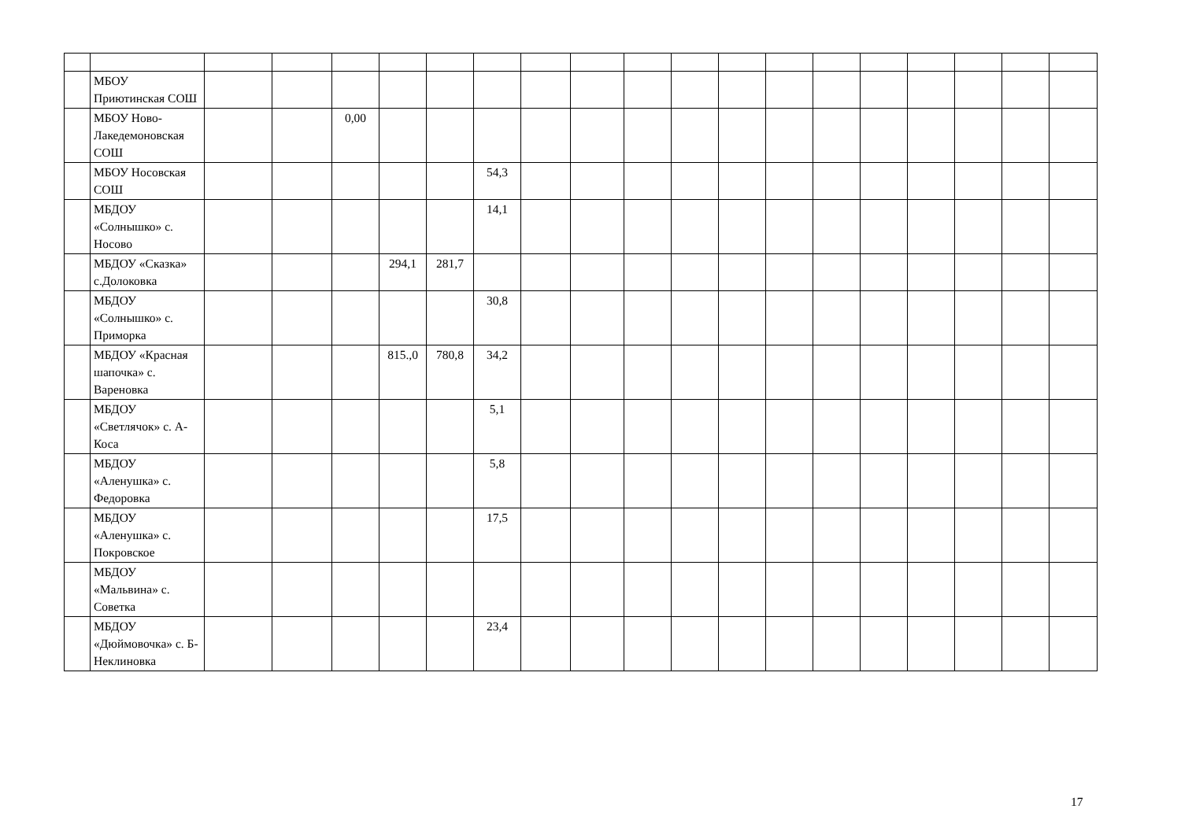| | МБОУ Приютинская СОШ | | | | | | | | | | | | | | | | | | |
| | МБОУ Ново-Лакедемоновская СОШ | | | 0,00 | | | | | | | | | | | | | | | |
| | МБОУ Носовская СОШ | | | | | | 54,3 | | | | | | | | | | | | |
| | МБДОУ «Солнышко» с. Носово | | | | | | 14,1 | | | | | | | | | | | | |
| | МБДОУ «Сказка» с.Долоковка | | | | 294,1 | 281,7 | | | | | | | | | | | | | |
| | МБДОУ «Солнышко» с. Приморка | | | | | | 30,8 | | | | | | | | | | | | |
| | МБДОУ «Красная шапочка» с. Вареновка | | | | 815.,0 | 780,8 | 34,2 | | | | | | | | | | | | |
| | МБДОУ «Светлячок» с. А-Коса | | | | | | 5,1 | | | | | | | | | | | | |
| | МБДОУ «Аленушка» с. Федоровка | | | | | | 5,8 | | | | | | | | | | | | |
| | МБДОУ «Аленушка» с. Покровское | | | | | | 17,5 | | | | | | | | | | | | |
| | МБДОУ «Мальвина» с. Советка | | | | | | | | | | | | | | | | | | |
| | МБДОУ «Дюймовочка» с. Б-Неклиновка | | | | | | 23,4 | | | | | | | | | | | | |
17